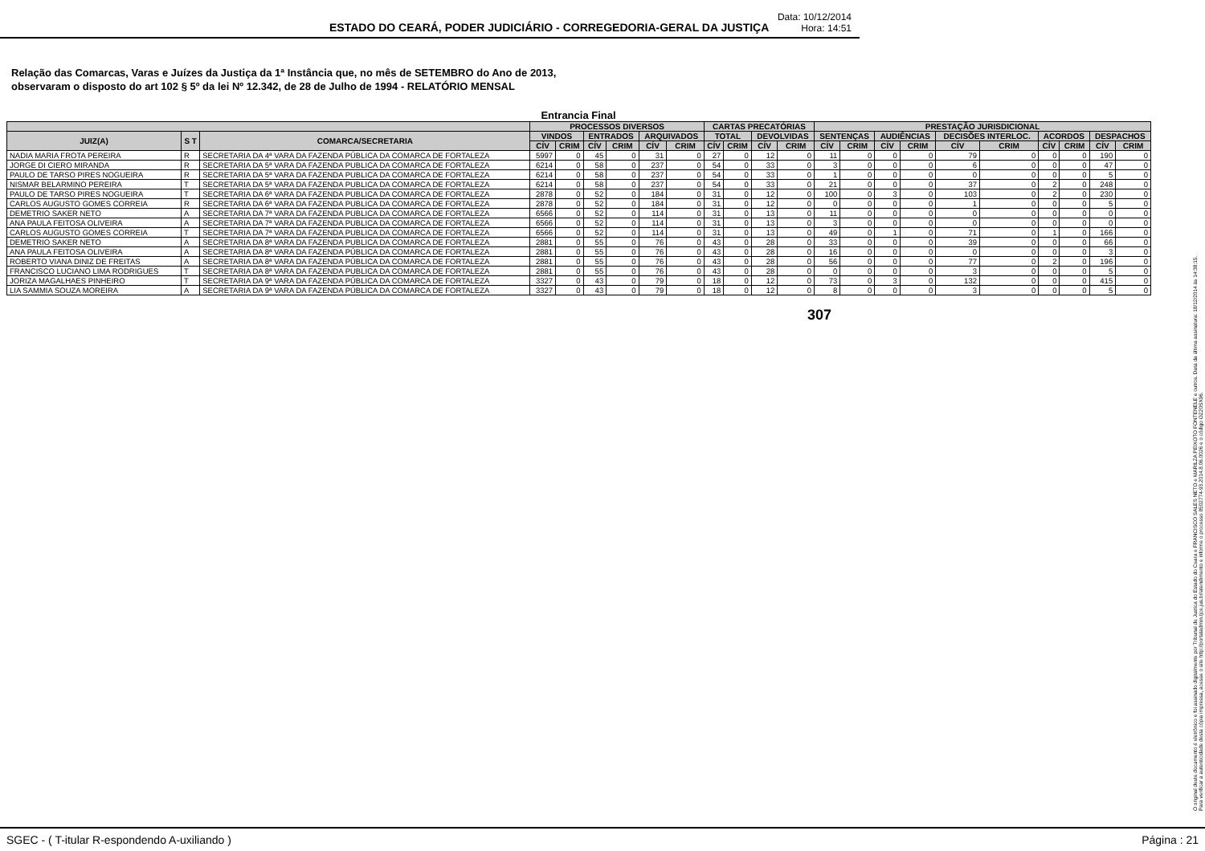ESTADO DO CEARÁ, PODER JUDICIÁRIO - CORREGEDORIA-GERAL DA JUSTIÇA
Data: 10/12/2014
Hora: 14:51
Relação das Comarcas, Varas e Juízes da Justiça da 1ª Instância que, no mês de SETEMBRO do Ano de 2013,
observaram o disposto do art 102 § 5º da lei Nº 12.342, de 28 de Julho de 1994 - RELATÓRIO MENSAL
Entrancia Final
| | | | PROCESSOS DIVERSOS | | | | | | CARTAS PRECATÓRIAS | | | | PRESTAÇÃO JURISDICIONAL | | | | | | | | | |
| --- | --- | --- | --- | --- | --- | --- | --- | --- | --- | --- | --- | --- | --- | --- | --- | --- | --- | --- | --- | --- | --- | --- |
| JUIZ(A) | S T | COMARCA/SECRETARIA | VINDOS | | ENTRADOS | | ARQUIVADOS | | TOTAL | | DEVOLVIDAS | | SENTENÇAS | | AUDIÊNCIAS | | DECISÕES INTERLOC. | | ACORDOS | | DESPACHOS | |
| | | | CÍV | CRIM | CÍV | CRIM | CÍV | CRIM | CÍV | CRIM | CÍV | CRIM | CÍV | CRIM | CÍV | CRIM | CÍV | CRIM | CÍV | CRIM | CÍV | CRIM |
| NADIA MARIA FROTA PEREIRA | R | SECRETARIA DA 4ª VARA DA FAZENDA PÚBLICA DA COMARCA DE FORTALEZA | 5997 | 0 | 45 | 0 | 31 | 0 | 27 | 0 | 12 | 0 | 11 | 0 | 0 | 0 | 79 | 0 | 0 | 0 | 190 | 0 |
| JORGE DI CIERO MIRANDA | R | SECRETARIA DA 5ª VARA DA FAZENDA PUBLICA DA COMARCA DE FORTALEZA | 6214 | 0 | 58 | 0 | 237 | 0 | 54 | 0 | 33 | 0 | 3 | 0 | 0 | 0 | 6 | 0 | 0 | 0 | 47 | 0 |
| PAULO DE TARSO PIRES NOGUEIRA | R | SECRETARIA DA 5ª VARA DA FAZENDA PUBLICA DA COMARCA DE FORTALEZA | 6214 | 0 | 58 | 0 | 237 | 0 | 54 | 0 | 33 | 0 | 1 | 0 | 0 | 0 | 0 | 0 | 0 | 0 | 5 | 0 |
| NISMAR BELARMINO PEREIRA | T | SECRETARIA DA 5ª VARA DA FAZENDA PUBLICA DA COMARCA DE FORTALEZA | 6214 | 0 | 58 | 0 | 237 | 0 | 54 | 0 | 33 | 0 | 21 | 0 | 0 | 0 | 37 | 0 | 2 | 0 | 248 | 0 |
| PAULO DE TARSO PIRES NOGUEIRA | T | SECRETARIA DA 6ª VARA DA FAZENDA PUBLICA DA COMARCA DE FORTALEZA | 2878 | 0 | 52 | 0 | 184 | 0 | 31 | 0 | 12 | 0 | 100 | 0 | 3 | 0 | 103 | 0 | 2 | 0 | 230 | 0 |
| CARLOS AUGUSTO GOMES CORREIA | R | SECRETARIA DA 6ª VARA DA FAZENDA PUBLICA DA COMARCA DE FORTALEZA | 2878 | 0 | 52 | 0 | 184 | 0 | 31 | 0 | 12 | 0 | 0 | 0 | 0 | 0 | 1 | 0 | 0 | 0 | 5 | 0 |
| DEMETRIO SAKER NETO | A | SECRETARIA DA 7ª VARA DA FAZENDA PUBLICA DA COMARCA DE FORTALEZA | 6566 | 0 | 52 | 0 | 114 | 0 | 31 | 0 | 13 | 0 | 11 | 0 | 0 | 0 | 0 | 0 | 0 | 0 | 0 | 0 |
| ANA PAULA FEITOSA OLIVEIRA | A | SECRETARIA DA 7ª VARA DA FAZENDA PUBLICA DA COMARCA DE FORTALEZA | 6566 | 0 | 52 | 0 | 114 | 0 | 31 | 0 | 13 | 0 | 3 | 0 | 0 | 0 | 0 | 0 | 0 | 0 | 0 | 0 |
| CARLOS AUGUSTO GOMES CORREIA | T | SECRETARIA DA 7ª VARA DA FAZENDA PUBLICA DA COMARCA DE FORTALEZA | 6566 | 0 | 52 | 0 | 114 | 0 | 31 | 0 | 13 | 0 | 49 | 0 | 1 | 0 | 71 | 0 | 1 | 0 | 166 | 0 |
| DEMETRIO SAKER NETO | A | SECRETARIA DA 8ª VARA DA FAZENDA PUBLICA DA COMARCA DE FORTALEZA | 2881 | 0 | 55 | 0 | 76 | 0 | 43 | 0 | 28 | 0 | 33 | 0 | 0 | 0 | 39 | 0 | 0 | 0 | 66 | 0 |
| ANA PAULA FEITOSA OLIVEIRA | A | SECRETARIA DA 8ª VARA DA FAZENDA PÚBLICA DA COMARCA DE FORTALEZA | 2881 | 0 | 55 | 0 | 76 | 0 | 43 | 0 | 28 | 0 | 16 | 0 | 0 | 0 | 0 | 0 | 0 | 0 | 3 | 0 |
| ROBERTO VIANA DINIZ DE FREITAS | A | SECRETARIA DA 8ª VARA DA FAZENDA PÚBLICA DA COMARCA DE FORTALEZA | 2881 | 0 | 55 | 0 | 76 | 0 | 43 | 0 | 28 | 0 | 56 | 0 | 0 | 0 | 77 | 0 | 2 | 0 | 196 | 0 |
| FRANCISCO LUCIANO LIMA RODRIGUES | T | SECRETARIA DA 8ª VARA DA FAZENDA PUBLICA DA COMARCA DE FORTALEZA | 2881 | 0 | 55 | 0 | 76 | 0 | 43 | 0 | 28 | 0 | 0 | 0 | 0 | 0 | 3 | 0 | 0 | 0 | 5 | 0 |
| JORIZA MAGALHAES PINHEIRO | T | SECRETARIA DA 9ª VARA DA FAZENDA PÚBLICA DA COMARCA DE FORTALEZA | 3327 | 0 | 43 | 0 | 79 | 0 | 18 | 0 | 12 | 0 | 73 | 0 | 3 | 0 | 132 | 0 | 0 | 0 | 415 | 0 |
| LIA SAMMIA SOUZA MOREIRA | A | SECRETARIA DA 9ª VARA DA FAZENDA PÚBLICA DA COMARCA DE FORTALEZA | 3327 | 0 | 43 | 0 | 79 | 0 | 18 | 0 | 12 | 0 | 8 | 0 | 0 | 0 | 3 | 0 | 0 | 0 | 5 | 0 |
307
O original deste documento é eletrônico e foi assinado digitalmente por Tribunal de Justica do Estado do Ceara e FRANCISCO SALES NETO e MARILZA PEIXOTO FONTENELE e outros. Data da última assinatura: 18/12/2014 às 14:38:15.
Para verificar a autenticidade desta cópia impressa, acesse o site http://portaladmin.tjce.jus.br/atendimento e informe o processo 8502774-93.2014.8.06.0026 e o código OZ20SX96.
SGEC - ( T-itular R-espondendo A-uxiliando ) Página : 21